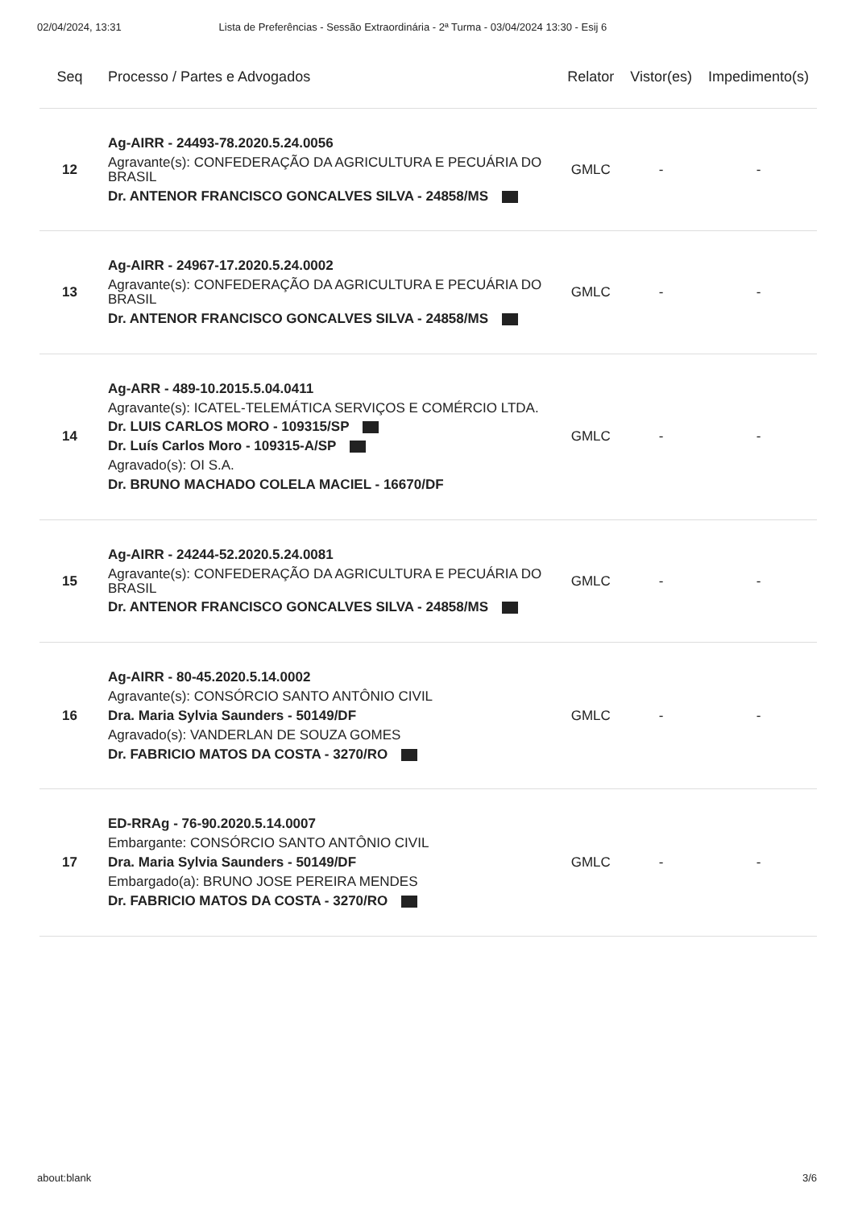02/04/2024, 13:31 Lista de Preferências - Sessão Extraordinária - 2ª Turma - 03/04/2024 13:30 - Esij 6
| Seq | Processo / Partes e Advogados | Relator | Vistor(es) | Impedimento(s) |
| --- | --- | --- | --- | --- |
| 12 | Ag-AIRR - 24493-78.2020.5.24.0056 Agravante(s): CONFEDERAÇÃO DA AGRICULTURA E PECUÁRIA DO BRASIL Dr. ANTENOR FRANCISCO GONCALVES SILVA - 24858/MS | GMLC | - | - |
| 13 | Ag-AIRR - 24967-17.2020.5.24.0002 Agravante(s): CONFEDERAÇÃO DA AGRICULTURA E PECUÁRIA DO BRASIL Dr. ANTENOR FRANCISCO GONCALVES SILVA - 24858/MS | GMLC | - | - |
| 14 | Ag-ARR - 489-10.2015.5.04.0411 Agravante(s): ICATEL-TELEMÁTICA SERVIÇOS E COMÉRCIO LTDA. Dr. LUIS CARLOS MORO - 109315/SP Dr. Luís Carlos Moro - 109315-A/SP Agravado(s): OI S.A. Dr. BRUNO MACHADO COLELA MACIEL - 16670/DF | GMLC | - | - |
| 15 | Ag-AIRR - 24244-52.2020.5.24.0081 Agravante(s): CONFEDERAÇÃO DA AGRICULTURA E PECUÁRIA DO BRASIL Dr. ANTENOR FRANCISCO GONCALVES SILVA - 24858/MS | GMLC | - | - |
| 16 | Ag-AIRR - 80-45.2020.5.14.0002 Agravante(s): CONSÓRCIO SANTO ANTÔNIO CIVIL Dra. Maria Sylvia Saunders - 50149/DF Agravado(s): VANDERLAN DE SOUZA GOMES Dr. FABRICIO MATOS DA COSTA - 3270/RO | GMLC | - | - |
| 17 | ED-RRAg - 76-90.2020.5.14.0007 Embargante: CONSÓRCIO SANTO ANTÔNIO CIVIL Dra. Maria Sylvia Saunders - 50149/DF Embargado(a): BRUNO JOSE PEREIRA MENDES Dr. FABRICIO MATOS DA COSTA - 3270/RO | GMLC | - | - |
about:blank 3/6